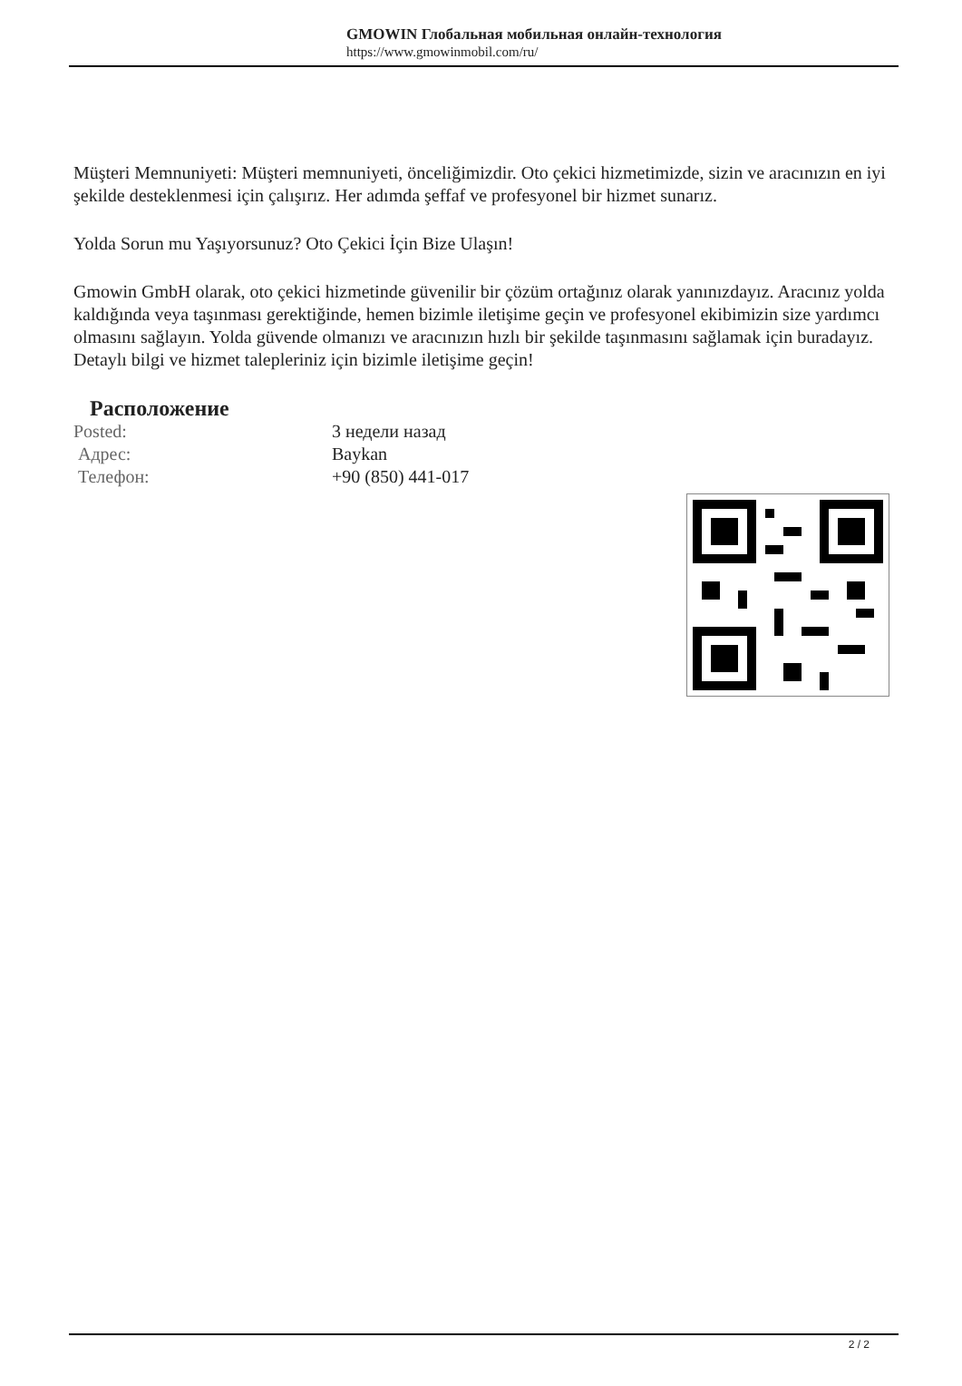GMOWIN Глобальная мобильная онлайн-технология
https://www.gmowinmobil.com/ru/
Müşteri Memnuniyeti: Müşteri memnuniyeti, önceliğimizdir. Oto çekici hizmetimizde, sizin ve aracınızın en iyi şekilde desteklenmesi için çalışırız. Her adımda şeffaf ve profesyonel bir hizmet sunarız.
Yolda Sorun mu Yaşıyorsunuz? Oto Çekici İçin Bize Ulaşın!
Gmowin GmbH olarak, oto çekici hizmetinde güvenilir bir çözüm ortağınız olarak yanınızdayız. Aracınız yolda kaldığında veya taşınması gerektiğinde, hemen bizimle iletişime geçin ve profesyonel ekibimizin size yardımcı olmasını sağlayın. Yolda güvende olmanızı ve aracınızın hızlı bir şekilde taşınmasını sağlamak için buradayız. Detaylı bilgi ve hizmet talepleriniz için bizimle iletişime geçin!
Расположение
Posted: 3 недели назад
Адрес: Baykan
Телефон: +90 (850) 441-017
2 / 2